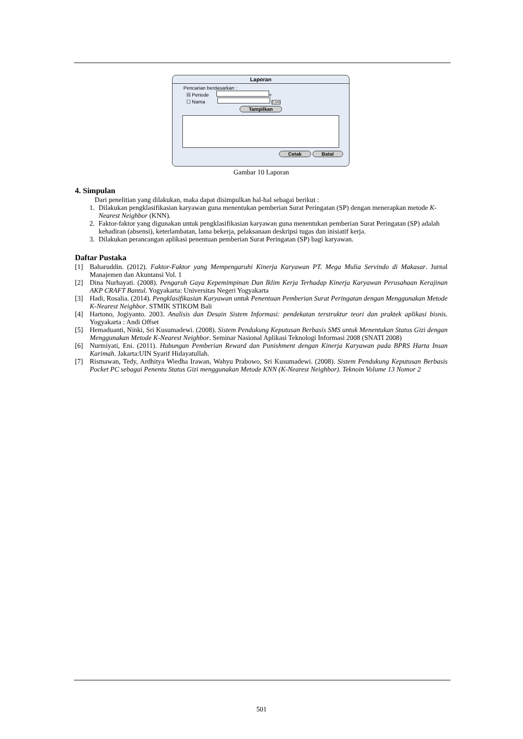Laporan
Pencarian berdasarkan :
☒ Periode ▿
☐ Nama CARI
Tampilkan
Cetak Batal
Gambar 10 Laporan
4. Simpulan
Dari penelitian yang dilakukan, maka dapat disimpulkan hal-hal sebagai berikut :
1. Dilakukan pengklasifikasian karyawan guna menentukan pemberian Surat Peringatan (SP) dengan menerapkan metode K-Nearest Neighbor (KNN).
2. Faktor-faktor yang digunakan untuk pengklasifikasian karyawan guna menentukan pemberian Surat Peringatan (SP) adalah kehadiran (absensi), keterlambatan, lama bekerja, pelaksanaan deskripsi tugas dan inisiatif kerja.
3. Dilakukan perancangan aplikasi penentuan pemberian Surat Peringatan (SP) bagi karyawan.
Daftar Pustaka
[1] Baharuddin. (2012). Faktor-Faktor yang Mempengaruhi Kinerja Karyawan PT. Mega Mulia Servindo di Makasar. Jurnal Manajemen dan Akuntansi Vol. 1
[2] Dina Nurhayati. (2008). Pengaruh Gaya Kepemimpinan Dan Iklim Kerja Terhadap Kinerja Karyawan Perusahaan Kerajinan AKP CRAFT Bantul. Yogyakarta: Universitas Negeri Yogyakarta
[3] Hadi, Rosalia. (2014). Pengklasifikasian Karyawan untuk Penentuan Pemberian Surat Peringatan dengan Menggunakan Metode K-Nearest Neighbor. STMIK STIKOM Bali
[4] Hartono, Jogiyanto. 2003. Analisis dan Desain Sistem Informasi: pendekatan terstruktur teori dan praktek aplikasi bisnis. Yogyakarta : Andi Offset
[5] Hemaduanti, Ninki, Sri Kusumadewi. (2008). Sistem Pendukung Keputusan Berbasis SMS untuk Menentukan Status Gizi dengan Menggunakan Metode K-Nearest Neighbor. Seminar Nasional Aplikasi Teknologi Informasi 2008 (SNATI 2008)
[6] Nurmiyati, Eni. (2011). Hubungan Pemberian Reward dan Punishment dengan Kinerja Karyawan pada BPRS Harta Insan Karimah. Jakarta:UIN Syarif Hidayatullah.
[7] Rismawan, Tedy, Ardhitya Wiedha Irawan, Wahyu Prabowo, Sri Kusumadewi. (2008). Sistem Pendukung Keputusan Berbasis Pocket PC sebagai Penentu Status Gizi menggunakan Metode KNN (K-Nearest Neighbor). Teknoin Volume 13 Nomor 2
501